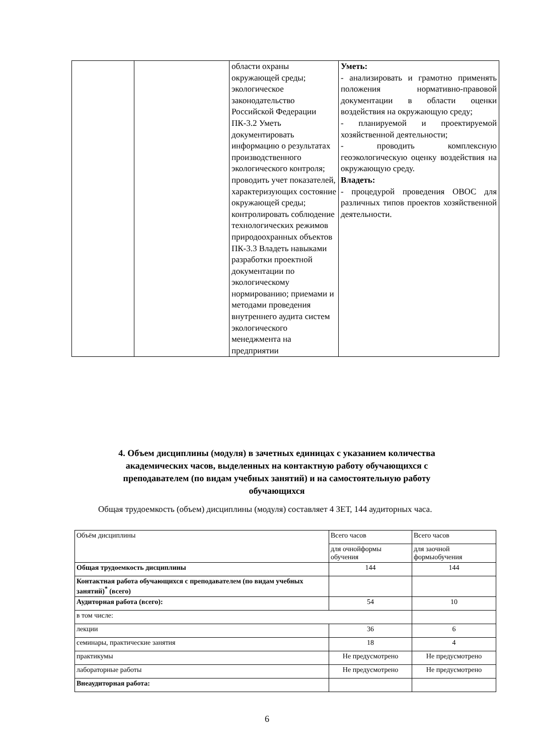| | | области охраны окружающей среды; экологическое законодательство Российской Федерации ПК-3.2 Уметь документировать информацию о результатах производственного экологического контроля; проводить учет показателей, характеризующих состояние окружающей среды; контролировать соблюдение технологических режимов природоохранных объектов ПК-3.3 Владеть навыками разработки проектной документации по экологическому нормированию; приемами и методами проведения внутреннего аудита систем экологического менеджмента на предприятии | Уметь: - анализировать и грамотно применять положения нормативно-правовой документации в области оценки воздействия на окружающую среду; - планируемой и проектируемой хозяйственной деятельности; - проводить комплексную геоэкологическую оценку воздействия на окружающую среду. Владеть: - процедурой проведения ОВОС для различных типов проектов хозяйственной деятельности. |
4. Объем дисциплины (модуля) в зачетных единицах с указанием количества академических часов, выделенных на контактную работу обучающихся с преподавателем (по видам учебных занятий) и на самостоятельную работу обучающихся
Общая трудоемкость (объем) дисциплины (модуля) составляет 4 ЗЕТ, 144 аудиторных часа.
| Объём дисциплины | Всего часов | Всего часов |
| | для очнойформы обучения | для заочной формыобучения |
| Общая трудоемкость дисциплины | 144 | 144 |
| Контактная работа обучающихся с преподавателем (по видам учебных занятий)<sup>*</sup> (всего) | | |
| Аудиторная работа (всего): | 54 | 10 |
| в том числе: | | |
| лекции | 36 | 6 |
| семинары, практические занятия | 18 | 4 |
| практикумы | Не предусмотрено | Не предусмотрено |
| лабораторные работы | Не предусмотрено | Не предусмотрено |
| Внеаудиторная работа: | | |
6